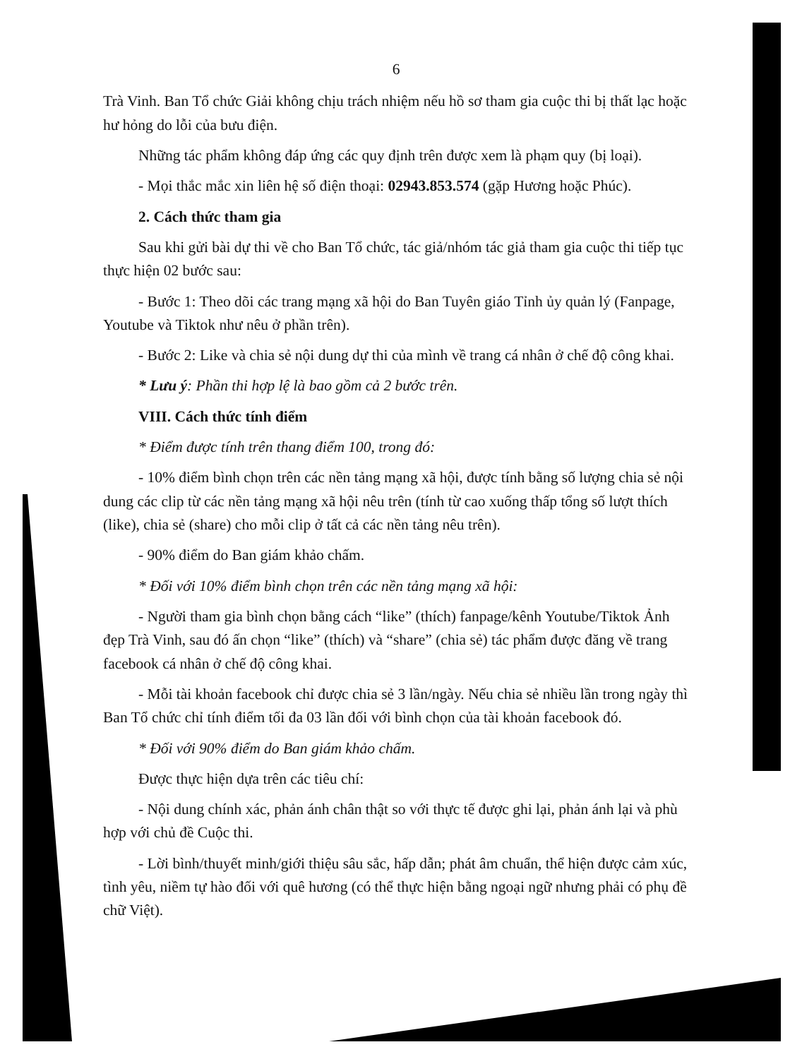6
Trà Vinh. Ban Tổ chức Giải không chịu trách nhiệm nếu hồ sơ tham gia cuộc thi bị thất lạc hoặc hư hỏng do lỗi của bưu điện.
Những tác phẩm không đáp ứng các quy định trên được xem là phạm quy (bị loại).
- Mọi thắc mắc xin liên hệ số điện thoại: 02943.853.574 (gặp Hương hoặc Phúc).
2. Cách thức tham gia
Sau khi gửi bài dự thi về cho Ban Tổ chức, tác giả/nhóm tác giả tham gia cuộc thi tiếp tục thực hiện 02 bước sau:
- Bước 1: Theo dõi các trang mạng xã hội do Ban Tuyên giáo Tỉnh ủy quản lý (Fanpage, Youtube và Tiktok như nêu ở phần trên).
- Bước 2: Like và chia sẻ nội dung dự thi của mình về trang cá nhân ở chế độ công khai.
* Lưu ý: Phần thi hợp lệ là bao gồm cả 2 bước trên.
VIII. Cách thức tính điểm
* Điểm được tính trên thang điểm 100, trong đó:
- 10% điểm bình chọn trên các nền tảng mạng xã hội, được tính bằng số lượng chia sẻ nội dung các clip từ các nền tảng mạng xã hội nêu trên (tính từ cao xuống thấp tổng số lượt thích (like), chia sẻ (share) cho mỗi clip ở tất cả các nền tảng nêu trên).
- 90% điểm do Ban giám khảo chấm.
* Đối với 10% điểm bình chọn trên các nền tảng mạng xã hội:
- Người tham gia bình chọn bằng cách “like” (thích) fanpage/kênh Youtube/Tiktok Ảnh đẹp Trà Vinh, sau đó ấn chọn “like” (thích) và “share” (chia sẻ) tác phẩm được đăng về trang facebook cá nhân ở chế độ công khai.
- Mỗi tài khoản facebook chỉ được chia sẻ 3 lần/ngày. Nếu chia sẻ nhiều lần trong ngày thì Ban Tổ chức chỉ tính điểm tối đa 03 lần đối với bình chọn của tài khoản facebook đó.
* Đối với 90% điểm do Ban giám khảo chấm.
Được thực hiện dựa trên các tiêu chí:
- Nội dung chính xác, phản ánh chân thật so với thực tế được ghi lại, phản ánh lại và phù hợp với chủ đề Cuộc thi.
- Lời bình/thuyết minh/giới thiệu sâu sắc, hấp dẫn; phát âm chuẩn, thể hiện được cảm xúc, tình yêu, niềm tự hào đối với quê hương (có thể thực hiện bằng ngoại ngữ nhưng phải có phụ đề chữ Việt).